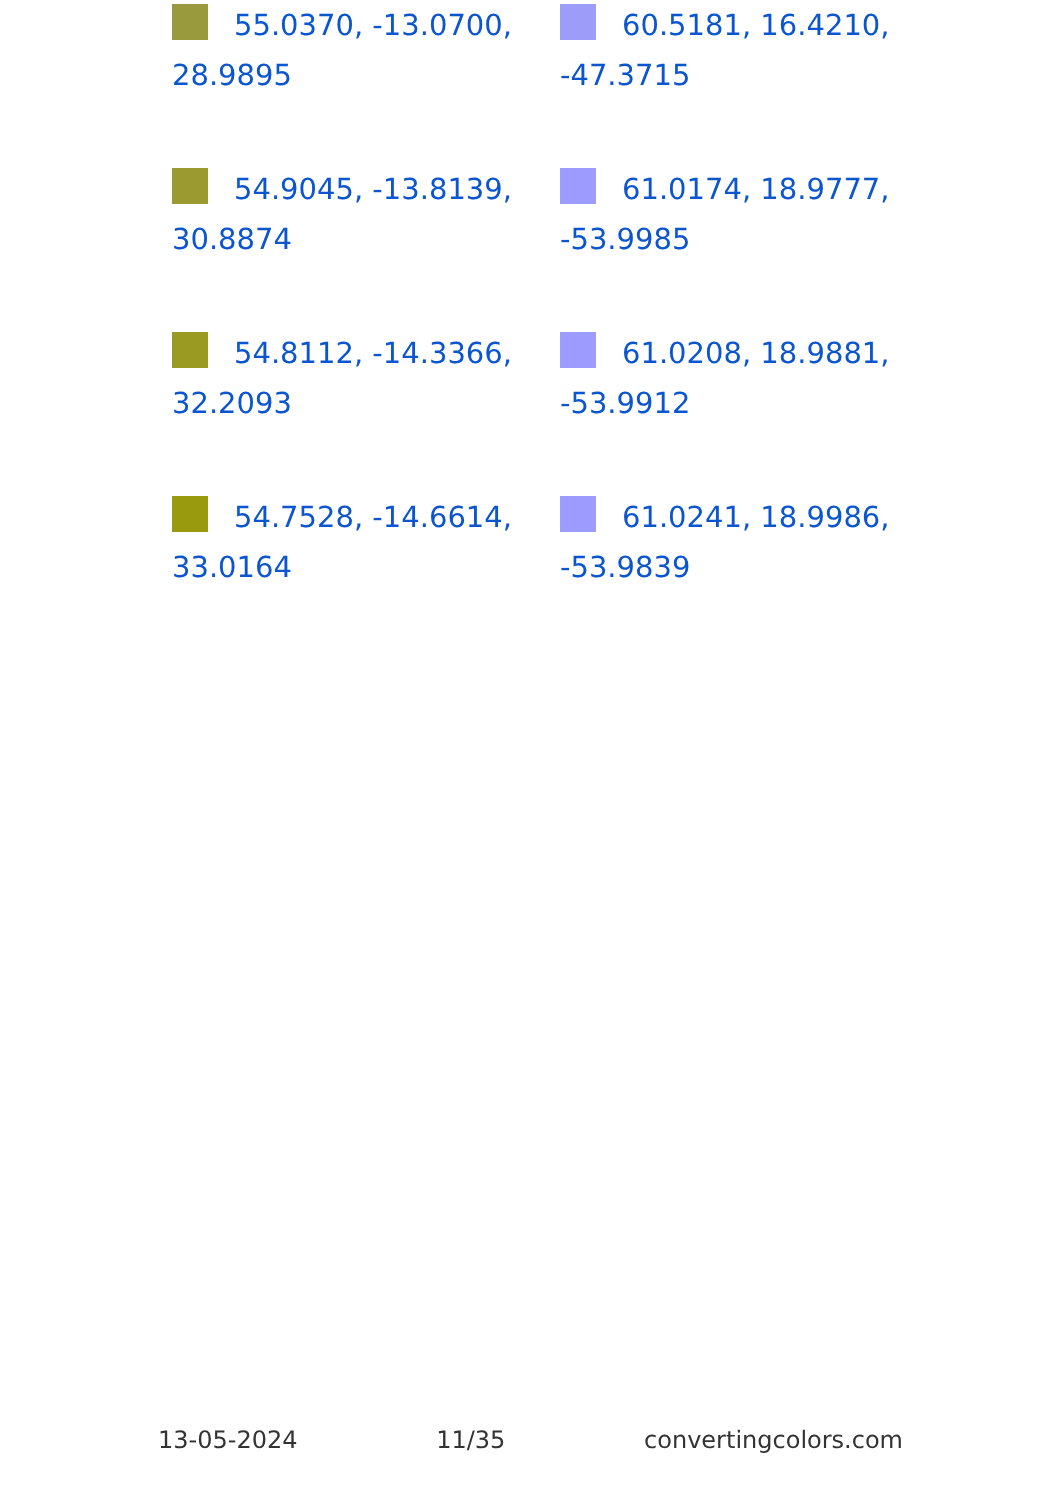55.0370, -13.0700, 28.9895
60.5181, 16.4210, -47.3715
54.9045, -13.8139, 30.8874
61.0174, 18.9777, -53.9985
54.8112, -14.3366, 32.2093
61.0208, 18.9881, -53.9912
54.7528, -14.6614, 33.0164
61.0241, 18.9986, -53.9839
13-05-2024 11/35 convertingcolors.com